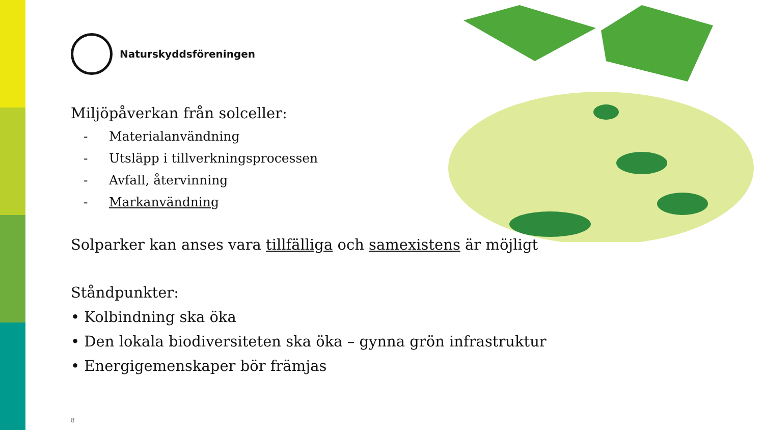Naturskyddsföreningen
Miljöpåverkan från solceller:
- Materialanvändning
- Utsläpp i tillverkningsprocessen
- Avfall, återvinning
- Markanvändning
Solparker kan anses vara tillfälliga och samexistens är möjligt
Ståndpunkter:
• Kolbindning ska öka
• Den lokala biodiversiteten ska öka – gynna grön infrastruktur
• Energigemenskaper bör främjas
8